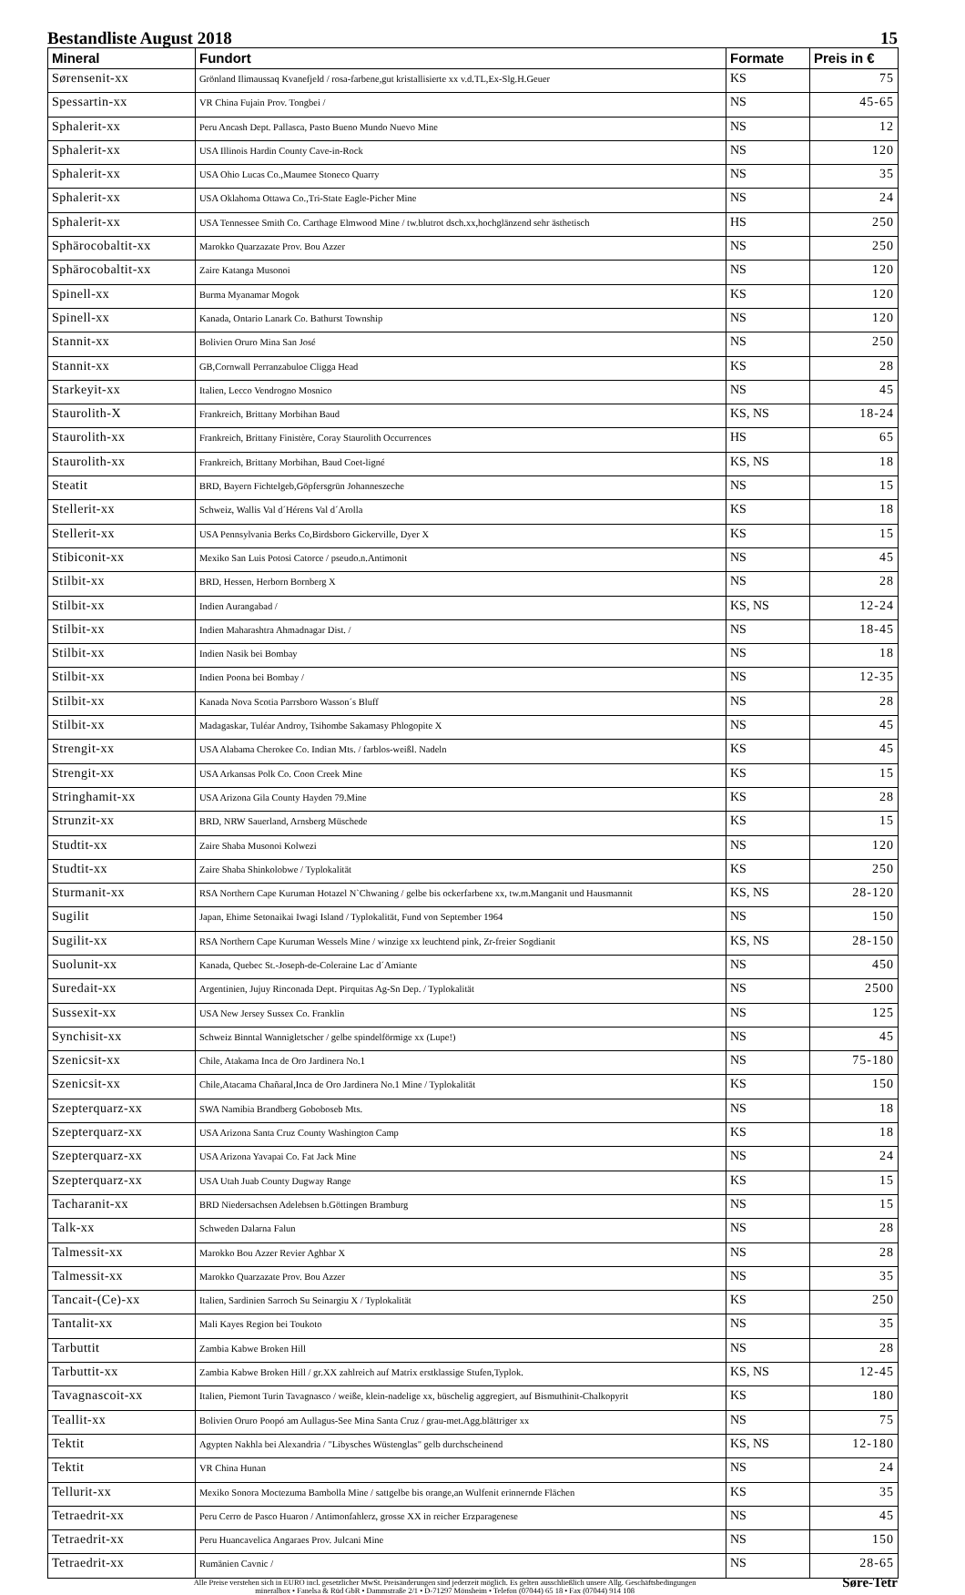Bestandliste August 2018 15
| Mineral | Fundort | Formate | Preis in € |
| --- | --- | --- | --- |
| Sørensenit-xx | Grönland Ilimaussaq Kvanefjeld / rosa-farbene,gut kristallisierte xx v.d.TL,Ex-Slg.H.Geuer | KS | 75 |
| Spessartin-xx | VR China Fujain Prov. Tongbei / | NS | 45-65 |
| Sphalerit-xx | Peru Ancash Dept. Pallasca, Pasto Bueno Mundo Nuevo Mine | NS | 12 |
| Sphalerit-xx | USA Illinois Hardin County Cave-in-Rock | NS | 120 |
| Sphalerit-xx | USA Ohio Lucas Co.,Maumee Stoneco Quarry | NS | 35 |
| Sphalerit-xx | USA Oklahoma Ottawa Co.,Tri-State Eagle-Picher Mine | NS | 24 |
| Sphalerit-xx | USA Tennessee Smith Co. Carthage Elmwood Mine / tw.blutrot dsch.xx,hochglänzend sehr ästhetisch | HS | 250 |
| Sphärocobaltit-xx | Marokko Quarzazate Prov. Bou Azzer | NS | 250 |
| Sphärocobaltit-xx | Zaire Katanga Musonoi | NS | 120 |
| Spinell-xx | Burma Myanamar Mogok | KS | 120 |
| Spinell-xx | Kanada, Ontario Lanark Co. Bathurst Township | NS | 120 |
| Stannit-xx | Bolivien Oruro Mina San José | NS | 250 |
| Stannit-xx | GB,Cornwall Perranzabuloe Cligga Head | KS | 28 |
| Starkeyit-xx | Italien, Lecco Vendrogno Mosnico | NS | 45 |
| Staurolith-X | Frankreich, Brittany Morbihan Baud | KS, NS | 18-24 |
| Staurolith-xx | Frankreich, Brittany Finistère, Coray Staurolith Occurrences | HS | 65 |
| Staurolith-xx | Frankreich, Brittany Morbihan, Baud Coet-ligné | KS, NS | 18 |
| Steatit | BRD, Bayern Fichtelgeb,Göpfersgrün Johanneszeche | NS | 15 |
| Stellerit-xx | Schweiz, Wallis Val d´Hérens Val d´Arolla | KS | 18 |
| Stellerit-xx | USA Pennsylvania Berks Co,Birdsboro Gickerville, Dyer X | KS | 15 |
| Stibiconit-xx | Mexiko San Luis Potosi Catorce / pseudo.n.Antimonit | NS | 45 |
| Stilbit-xx | BRD, Hessen, Herborn Bornberg X | NS | 28 |
| Stilbit-xx | Indien Aurangabad / | KS, NS | 12-24 |
| Stilbit-xx | Indien Maharashtra Ahmadnagar Dist. / | NS | 18-45 |
| Stilbit-xx | Indien Nasik bei Bombay | NS | 18 |
| Stilbit-xx | Indien Poona bei Bombay / | NS | 12-35 |
| Stilbit-xx | Kanada Nova Scotia Parrsboro Wasson´s Bluff | NS | 28 |
| Stilbit-xx | Madagaskar, Tuléar Androy, Tsihombe Sakamasy Phlogopite X | NS | 45 |
| Strengit-xx | USA Alabama Cherokee Co. Indian Mts. / farblos-weißl. Nadeln | KS | 45 |
| Strengit-xx | USA Arkansas Polk Co. Coon Creek Mine | KS | 15 |
| Stringhamit-xx | USA Arizona Gila County Hayden 79.Mine | KS | 28 |
| Strunzit-xx | BRD, NRW Sauerland, Arnsberg Müschede | KS | 15 |
| Studtit-xx | Zaire Shaba Musonoi Kolwezi | NS | 120 |
| Studtit-xx | Zaire Shaba Shinkolobwe / Typlokalität | KS | 250 |
| Sturmanit-xx | RSA Northern Cape Kuruman Hotazel N`Chwaning / gelbe bis ockerfarbene xx, tw.m.Manganit und Hausmannit | KS, NS | 28-120 |
| Sugilit | Japan, Ehime Setonaikai Iwagi Island / Typlokalität, Fund von September 1964 | NS | 150 |
| Sugilit-xx | RSA Northern Cape Kuruman Wessels Mine / winzige xx leuchtend pink, Zr-freier Sogdianit | KS, NS | 28-150 |
| Suolunit-xx | Kanada, Quebec St.-Joseph-de-Coleraine Lac d´Amiante | NS | 450 |
| Suredait-xx | Argentinien, Jujuy Rinconada Dept. Pirquitas Ag-Sn Dep. / Typlokalität | NS | 2500 |
| Sussexit-xx | USA New Jersey Sussex Co. Franklin | NS | 125 |
| Synchisit-xx | Schweiz Binntal Wannigletscher / gelbe spindelförmige xx (Lupe!) | NS | 45 |
| Szenicsit-xx | Chile, Atakama Inca de Oro Jardinera No.1 | NS | 75-180 |
| Szenicsit-xx | Chile,Atacama Chañaral,Inca de Oro Jardinera No.1 Mine / Typlokalität | KS | 150 |
| Szepterquarz-xx | SWA Namibia Brandberg Goboboseb Mts. | NS | 18 |
| Szepterquarz-xx | USA Arizona Santa Cruz County Washington Camp | KS | 18 |
| Szepterquarz-xx | USA Arizona Yavapai Co. Fat Jack Mine | NS | 24 |
| Szepterquarz-xx | USA Utah Juab County Dugway Range | KS | 15 |
| Tacharanit-xx | BRD Niedersachsen Adelebsen b.Göttingen Bramburg | NS | 15 |
| Talk-xx | Schweden Dalarna Falun | NS | 28 |
| Talmessit-xx | Marokko Bou Azzer Revier Aghbar X | NS | 28 |
| Talmessit-xx | Marokko Quarzazate Prov. Bou Azzer | NS | 35 |
| Tancait-(Ce)-xx | Italien, Sardinien Sarroch Su Seinargiu X / Typlokalität | KS | 250 |
| Tantalit-xx | Mali Kayes Region bei Toukoto | NS | 35 |
| Tarbuttit | Zambia Kabwe Broken Hill | NS | 28 |
| Tarbuttit-xx | Zambia Kabwe Broken Hill / gr.XX zahlreich auf Matrix erstklassige Stufen,Typlok. | KS, NS | 12-45 |
| Tavagnascoit-xx | Italien, Piemont Turin Tavagnasco / weiße, klein-nadelige xx, büschelig aggregiert, auf Bismuthinit-Chalkopyrit | KS | 180 |
| Teallit-xx | Bolivien Oruro Poopó am Aullagus-See Mina Santa Cruz / grau-met.Agg.blättriger xx | NS | 75 |
| Tektit | Agypten Nakhla bei Alexandria / "Libysches Wüstenglas" gelb durchscheinend | KS, NS | 12-180 |
| Tektit | VR China Hunan | NS | 24 |
| Tellurit-xx | Mexiko Sonora Moctezuma Bambolla Mine / sattgelbe bis orange,an Wulfenit erinnernde Flächen | KS | 35 |
| Tetraedrit-xx | Peru Cerro de Pasco Huaron / Antimonfahlerz, grosse XX in reicher Erzparagenese | NS | 45 |
| Tetraedrit-xx | Peru Huancavelica Angaraes Prov. Julcani Mine | NS | 150 |
| Tetraedrit-xx | Rumänien Cavnic / | NS | 28-65 |
Alle Preise verstehen sich in EURO incl. gesetzlicher MwSt. Preisänderungen sind jederzeit möglich. Es gelten ausschließlich unsere Allg. Geschäftsbedingungen
mineralbox • Fanelsa & Rüd GbR • Dammstraße 2/1 • D-71297 Mönsheim • Telefon (07044) 65 18 • Fax (07044) 914 108
Søre-Tetr